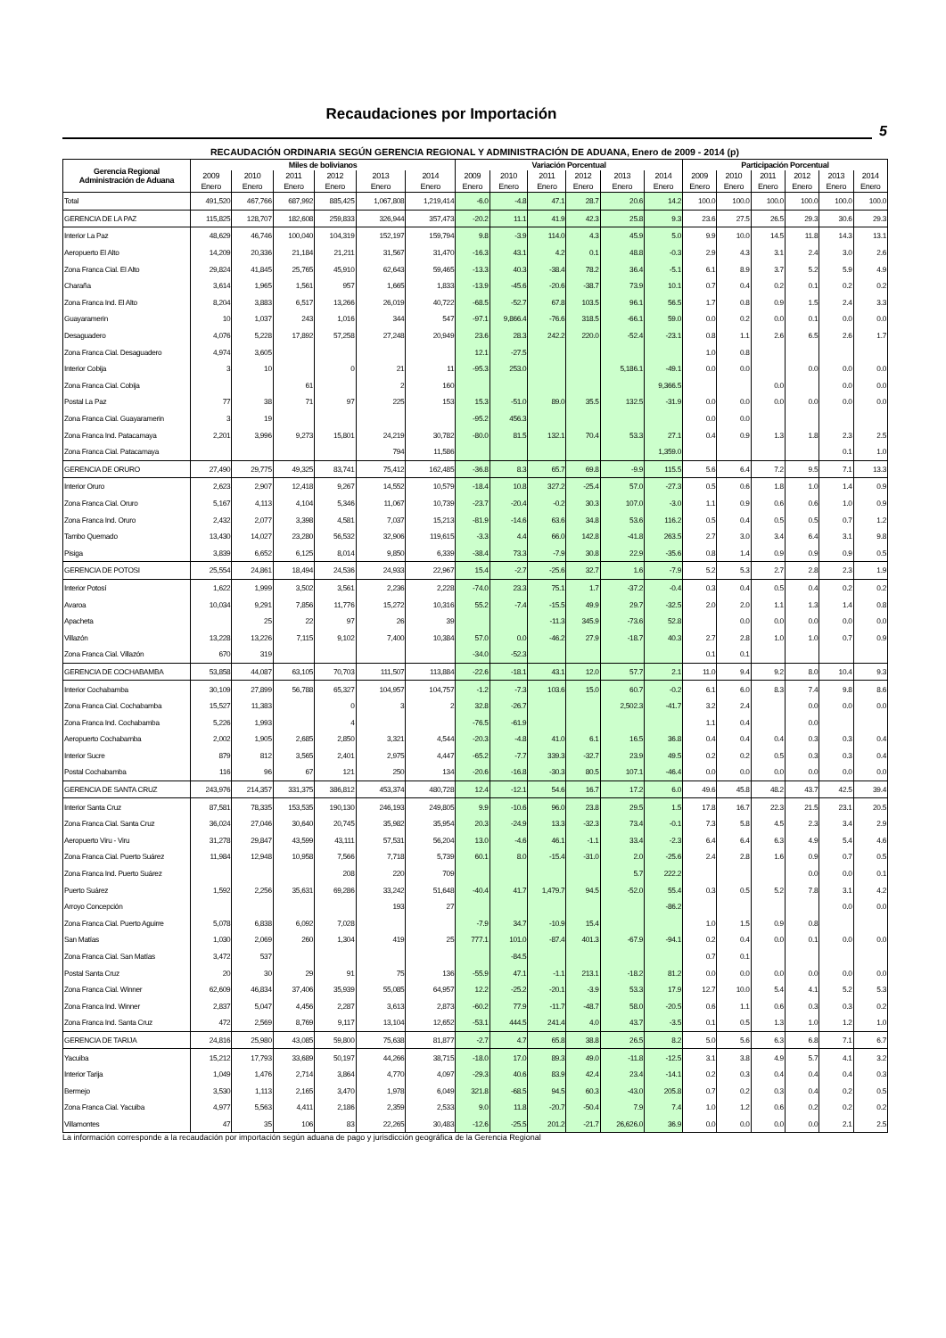Recaudaciones por Importación
5
RECAUDACIÓN ORDINARIA SEGÚN GERENCIA REGIONAL Y ADMINISTRACIÓN DE ADUANA, Enero de 2009 - 2014 (p)
| Gerencia Regional Administración de Aduana | Miles de bolivianos | | | | | | Variación Porcentual | | | | | | Participación Porcentual | | | | | |
| --- | --- | --- | --- | --- | --- | --- | --- | --- | --- | --- | --- | --- | --- | --- | --- | --- | --- | --- |
| | 2009 | 2010 | 2011 | 2012 | 2013 | 2014 | 2009 | 2010 | 2011 | 2012 | 2013 | 2014 | 2009 | 2010 | 2011 | 2012 | 2013 | 2014 |
| | Enero | Enero | Enero | Enero | Enero | Enero | Enero | Enero | Enero | Enero | Enero | Enero | Enero | Enero | Enero | Enero | Enero | Enero |
| Total | 491,520 | 467,766 | 687,992 | 885,425 | 1,067,808 | 1,219,414 | -6.0 | -4.8 | 47.1 | 28.7 | 20.6 | 14.2 | 100.0 | 100.0 | 100.0 | 100.0 | 100.0 | 100.0 |
| GERENCIA DE LA PAZ | 115,825 | 128,707 | 182,608 | 259,833 | 326,944 | 357,473 | -20.2 | 11.1 | 41.9 | 42.3 | 25.8 | 9.3 | 23.6 | 27.5 | 26.5 | 29.3 | 30.6 | 29.3 |
| Interior La Paz | 48,629 | 46,746 | 100,040 | 104,319 | 152,197 | 159,794 | 9.8 | -3.9 | 114.0 | 4.3 | 45.9 | 5.0 | 9.9 | 10.0 | 14.5 | 11.8 | 14.3 | 13.1 |
| Aeropuerto El Alto | 14,209 | 20,336 | 21,184 | 21,211 | 31,567 | 31,470 | -16.3 | 43.1 | 4.2 | 0.1 | 48.8 | -0.3 | 2.9 | 4.3 | 3.1 | 2.4 | 3.0 | 2.6 |
| Zona Franca Cial. El Alto | 29,824 | 41,845 | 25,765 | 45,910 | 62,643 | 59,465 | -13.3 | 40.3 | -38.4 | 78.2 | 36.4 | -5.1 | 6.1 | 8.9 | 3.7 | 5.2 | 5.9 | 4.9 |
| Charaña | 3,614 | 1,965 | 1,561 | 957 | 1,665 | 1,833 | -13.9 | -45.6 | -20.6 | -38.7 | 73.9 | 10.1 | 0.7 | 0.4 | 0.2 | 0.1 | 0.2 | 0.2 |
| Zona Franca Ind. El Alto | 8,204 | 3,883 | 6,517 | 13,266 | 26,019 | 40,722 | -68.5 | -52.7 | 67.8 | 103.5 | 96.1 | 56.5 | 1.7 | 0.8 | 0.9 | 1.5 | 2.4 | 3.3 |
| Guayaramerin | 10 | 1,037 | 243 | 1,016 | 344 | 547 | -97.1 | 9,866.4 | -76.6 | 318.5 | -66.1 | 59.0 | 0.0 | 0.2 | 0.0 | 0.1 | 0.0 | 0.0 |
| Desaguadero | 4,076 | 5,228 | 17,892 | 57,258 | 27,248 | 20,949 | 23.6 | 28.3 | 242.2 | 220.0 | -52.4 | -23.1 | 0.8 | 1.1 | 2.6 | 6.5 | 2.6 | 1.7 |
| Zona Franca Cial. Desaguadero | 4,974 | 3,605 | | | | | 12.1 | -27.5 | | | | | 1.0 | 0.8 | | | | |
| Interior Cobija | 3 | 10 | | 0 | 21 | 11 | -95.3 | 253.0 | | | 5,186.1 | -49.1 | 0.0 | 0.0 | | 0.0 | 0.0 | 0.0 |
| Zona Franca Cial. Cobija | | | 61 | | 2 | 160 | | | | | | 9,366.5 | | | 0.0 | | 0.0 | 0.0 |
| Postal La Paz | 77 | 38 | 71 | 97 | 225 | 153 | 15.3 | -51.0 | 89.0 | 35.5 | 132.5 | -31.9 | 0.0 | 0.0 | 0.0 | 0.0 | 0.0 | 0.0 |
| Zona Franca Cial. Guayaramerin | 3 | 19 | | | | | -95.2 | 456.3 | | | | | 0.0 | 0.0 | | | | |
| Zona Franca Ind. Patacamaya | 2,201 | 3,996 | 9,273 | 15,801 | 24,219 | 30,782 | -80.0 | 81.5 | 132.1 | 70.4 | 53.3 | 27.1 | 0.4 | 0.9 | 1.3 | 1.8 | 2.3 | 2.5 |
| Zona Franca Cial. Patacamaya | | | | | 794 | 11,586 | | | | | | 1,359.0 | | | | | 0.1 | 1.0 |
| GERENCIA DE ORURO | 27,490 | 29,775 | 49,325 | 83,741 | 75,412 | 162,485 | -36.8 | 8.3 | 65.7 | 69.8 | -9.9 | 115.5 | 5.6 | 6.4 | 7.2 | 9.5 | 7.1 | 13.3 |
| Interior Oruro | 2,623 | 2,907 | 12,418 | 9,267 | 14,552 | 10,579 | -18.4 | 10.8 | 327.2 | -25.4 | 57.0 | -27.3 | 0.5 | 0.6 | 1.8 | 1.0 | 1.4 | 0.9 |
| Zona Franca Cial. Oruro | 5,167 | 4,113 | 4,104 | 5,346 | 11,067 | 10,739 | -23.7 | -20.4 | -0.2 | 30.3 | 107.0 | -3.0 | 1.1 | 0.9 | 0.6 | 0.6 | 1.0 | 0.9 |
| Zona Franca Ind. Oruro | 2,432 | 2,077 | 3,398 | 4,581 | 7,037 | 15,213 | -81.9 | -14.6 | 63.6 | 34.8 | 53.6 | 116.2 | 0.5 | 0.4 | 0.5 | 0.5 | 0.7 | 1.2 |
| Tambo Quemado | 13,430 | 14,027 | 23,280 | 56,532 | 32,906 | 119,615 | -3.3 | 4.4 | 66.0 | 142.8 | -41.8 | 263.5 | 2.7 | 3.0 | 3.4 | 6.4 | 3.1 | 9.8 |
| Pisiga | 3,839 | 6,652 | 6,125 | 8,014 | 9,850 | 6,339 | -38.4 | 73.3 | -7.9 | 30.8 | 22.9 | -35.6 | 0.8 | 1.4 | 0.9 | 0.9 | 0.9 | 0.5 |
| GERENCIA DE POTOSI | 25,554 | 24,861 | 18,494 | 24,536 | 24,933 | 22,967 | 15.4 | -2.7 | -25.6 | 32.7 | 1.6 | -7.9 | 5.2 | 5.3 | 2.7 | 2.8 | 2.3 | 1.9 |
| Interior Potosí | 1,622 | 1,999 | 3,502 | 3,561 | 2,236 | 2,228 | -74.0 | 23.3 | 75.1 | 1.7 | -37.2 | -0.4 | 0.3 | 0.4 | 0.5 | 0.4 | 0.2 | 0.2 |
| Avaroa | 10,034 | 9,291 | 7,856 | 11,776 | 15,272 | 10,316 | 55.2 | -7.4 | -15.5 | 49.9 | 29.7 | -32.5 | 2.0 | 2.0 | 1.1 | 1.3 | 1.4 | 0.8 |
| Apacheta | | 25 | 22 | 97 | 26 | 39 | | | -11.3 | 345.9 | -73.6 | 52.8 | | 0.0 | 0.0 | 0.0 | 0.0 | 0.0 |
| Villazón | 13,228 | 13,226 | 7,115 | 9,102 | 7,400 | 10,384 | 57.0 | 0.0 | -46.2 | 27.9 | -18.7 | 40.3 | 2.7 | 2.8 | 1.0 | 1.0 | 0.7 | 0.9 |
| Zona Franca Cial. Villazón | 670 | 319 | | | | | -34.0 | -52.3 | | | | | 0.1 | 0.1 | | | | |
| GERENCIA DE COCHABAMBA | 53,858 | 44,087 | 63,105 | 70,703 | 111,507 | 113,884 | -22.6 | -18.1 | 43.1 | 12.0 | 57.7 | 2.1 | 11.0 | 9.4 | 9.2 | 8.0 | 10.4 | 9.3 |
| Interior Cochabamba | 30,109 | 27,899 | 56,788 | 65,327 | 104,957 | 104,757 | -1.2 | -7.3 | 103.6 | 15.0 | 60.7 | -0.2 | 6.1 | 6.0 | 8.3 | 7.4 | 9.8 | 8.6 |
| Zona Franca Cial. Cochabamba | 15,527 | 11,383 | | 0 | 3 | 2 | 32.8 | -26.7 | | | 2,502.3 | -41.7 | 3.2 | 2.4 | | 0.0 | 0.0 | 0.0 |
| Zona Franca Ind. Cochabamba | 5,226 | 1,993 | | 4 | | | -76.5 | -61.9 | | | | | 1.1 | 0.4 | | 0.0 | | |
| Aeropuerto Cochabamba | 2,002 | 1,905 | 2,685 | 2,850 | 3,321 | 4,544 | -20.3 | -4.8 | 41.0 | 6.1 | 16.5 | 36.8 | 0.4 | 0.4 | 0.4 | 0.3 | 0.3 | 0.4 |
| Interior Sucre | 879 | 812 | 3,565 | 2,401 | 2,975 | 4,447 | -65.2 | -7.7 | 339.3 | -32.7 | 23.9 | 49.5 | 0.2 | 0.2 | 0.5 | 0.3 | 0.3 | 0.4 |
| Postal Cochabamba | 116 | 96 | 67 | 121 | 250 | 134 | -20.6 | -16.8 | -30.3 | 80.5 | 107.1 | -46.4 | 0.0 | 0.0 | 0.0 | 0.0 | 0.0 | 0.0 |
| GERENCIA DE SANTA CRUZ | 243,976 | 214,357 | 331,375 | 386,812 | 453,374 | 480,728 | 12.4 | -12.1 | 54.6 | 16.7 | 17.2 | 6.0 | 49.6 | 45.8 | 48.2 | 43.7 | 42.5 | 39.4 |
| Interior Santa Cruz | 87,581 | 78,335 | 153,535 | 190,130 | 246,193 | 249,805 | 9.9 | -10.6 | 96.0 | 23.8 | 29.5 | 1.5 | 17.8 | 16.7 | 22.3 | 21.5 | 23.1 | 20.5 |
| Zona Franca Cial. Santa Cruz | 36,024 | 27,046 | 30,640 | 20,745 | 35,982 | 35,954 | 20.3 | -24.9 | 13.3 | -32.3 | 73.4 | -0.1 | 7.3 | 5.8 | 4.5 | 2.3 | 3.4 | 2.9 |
| Aeropuerto Viru - Viru | 31,278 | 29,847 | 43,599 | 43,111 | 57,531 | 56,204 | 13.0 | -4.6 | 46.1 | -1.1 | 33.4 | -2.3 | 6.4 | 6.4 | 6.3 | 4.9 | 5.4 | 4.6 |
| Zona Franca Cial. Puerto Suárez | 11,984 | 12,948 | 10,958 | 7,566 | 7,718 | 5,739 | 60.1 | 8.0 | -15.4 | -31.0 | 2.0 | -25.6 | 2.4 | 2.8 | 1.6 | 0.9 | 0.7 | 0.5 |
| Zona Franca Ind. Puerto Suárez | | | | 208 | 220 | 709 | | | | | 5.7 | 222.2 | | | | 0.0 | 0.0 | 0.1 |
| Puerto Suárez | 1,592 | 2,256 | 35,631 | 69,286 | 33,242 | 51,648 | -40.4 | 41.7 | 1,479.7 | 94.5 | -52.0 | 55.4 | 0.3 | 0.5 | 5.2 | 7.8 | 3.1 | 4.2 |
| Arroyo Concepción | | | | | 193 | 27 | | | | | | -86.2 | | | | | 0.0 | 0.0 |
| Zona Franca Cial. Puerto Aguirre | 5,078 | 6,838 | 6,092 | 7,028 | | | -7.9 | 34.7 | -10.9 | 15.4 | | | 1.0 | 1.5 | 0.9 | 0.8 | | |
| San Matías | 1,030 | 2,069 | 260 | 1,304 | 419 | 25 | 777.1 | 101.0 | -87.4 | 401.3 | -67.9 | -94.1 | 0.2 | 0.4 | 0.0 | 0.1 | 0.0 | 0.0 |
| Zona Franca Cial. San Matías | 3,472 | 537 | | | | | | -84.5 | | | | | 0.7 | 0.1 | | | | |
| Postal Santa Cruz | 20 | 30 | 29 | 91 | 75 | 136 | -55.9 | 47.1 | -1.1 | 213.1 | -18.2 | 81.2 | 0.0 | 0.0 | 0.0 | 0.0 | 0.0 | 0.0 |
| Zona Franca Cial. Winner | 62,609 | 46,834 | 37,406 | 35,939 | 55,085 | 64,957 | 12.2 | -25.2 | -20.1 | -3.9 | 53.3 | 17.9 | 12.7 | 10.0 | 5.4 | 4.1 | 5.2 | 5.3 |
| Zona Franca Ind. Winner | 2,837 | 5,047 | 4,456 | 2,287 | 3,613 | 2,873 | -60.2 | 77.9 | -11.7 | -48.7 | 58.0 | -20.5 | 0.6 | 1.1 | 0.6 | 0.3 | 0.3 | 0.2 |
| Zona Franca Ind. Santa Cruz | 472 | 2,569 | 8,769 | 9,117 | 13,104 | 12,652 | -53.1 | 444.5 | 241.4 | 4.0 | 43.7 | -3.5 | 0.1 | 0.5 | 1.3 | 1.0 | 1.2 | 1.0 |
| GERENCIA DE TARIJA | 24,816 | 25,980 | 43,085 | 59,800 | 75,638 | 81,877 | -2.7 | 4.7 | 65.8 | 38.8 | 26.5 | 8.2 | 5.0 | 5.6 | 6.3 | 6.8 | 7.1 | 6.7 |
| Yacuiba | 15,212 | 17,793 | 33,689 | 50,197 | 44,266 | 38,715 | -18.0 | 17.0 | 89.3 | 49.0 | -11.8 | -12.5 | 3.1 | 3.8 | 4.9 | 5.7 | 4.1 | 3.2 |
| Interior Tarija | 1,049 | 1,476 | 2,714 | 3,864 | 4,770 | 4,097 | -29.3 | 40.6 | 83.9 | 42.4 | 23.4 | -14.1 | 0.2 | 0.3 | 0.4 | 0.4 | 0.4 | 0.3 |
| Bermejo | 3,530 | 1,113 | 2,165 | 3,470 | 1,978 | 6,049 | 321.8 | -68.5 | 94.5 | 60.3 | -43.0 | 205.8 | 0.7 | 0.2 | 0.3 | 0.4 | 0.2 | 0.5 |
| Zona Franca Cial. Yacuiba | 4,977 | 5,563 | 4,411 | 2,186 | 2,359 | 2,533 | 9.0 | 11.8 | -20.7 | -50.4 | 7.9 | 7.4 | 1.0 | 1.2 | 0.6 | 0.2 | 0.2 | 0.2 |
| Villamontes | 47 | 35 | 106 | 83 | 22,265 | 30,483 | -12.6 | -25.5 | 201.2 | -21.7 | 26,626.0 | 36.9 | 0.0 | 0.0 | 0.0 | 0.0 | 2.1 | 2.5 |
La información corresponde a la recaudación por importación según aduana de pago y jurisdicción geográfica de la Gerencia Regional